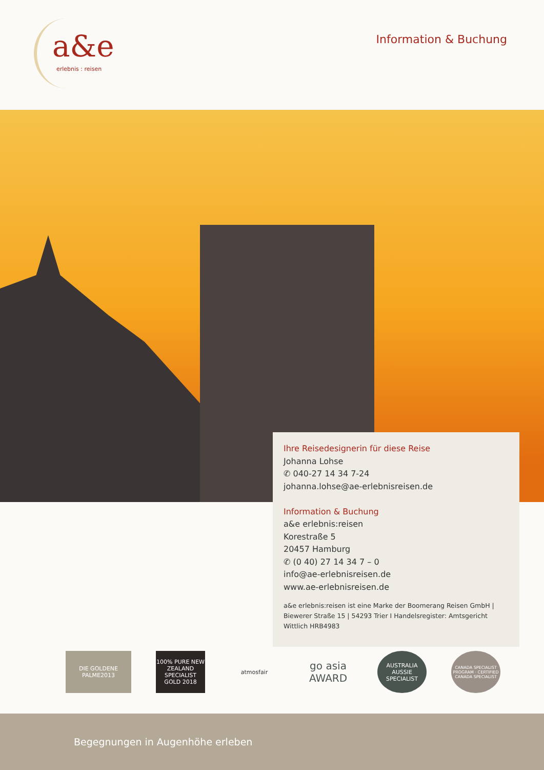a&e
erlebnis : reisen
Information & Buchung
Ihre Reisedesignerin für diese Reise
Johanna Lohse
✆ 040-27 14 34 7-24
johanna.lohse@ae-erlebnisreisen.de
Information & Buchung
a&e erlebnis:reisen
Korestraße 5
20457 Hamburg
✆ (0 40) 27 14 34 7 – 0
info@ae-erlebnisreisen.de
www.ae-erlebnisreisen.de
a&e erlebnis:reisen ist eine Marke der Boomerang Reisen GmbH | Biewerer Straße 15 | 54293 Trier I Handelsregister: Amtsgericht Wittlich HRB4983
DIE GOLDENE PALME2013
100% PURE NEW ZEALAND SPECIALIST GOLD 2018
atmosfair
go asia AWARD
AUSTRALIA AUSSIE SPECIALIST
CANADA SPECIALIST PROGRAM · CERTIFIED CANADA SPECIALIST
Begegnungen in Augenhöhe erleben